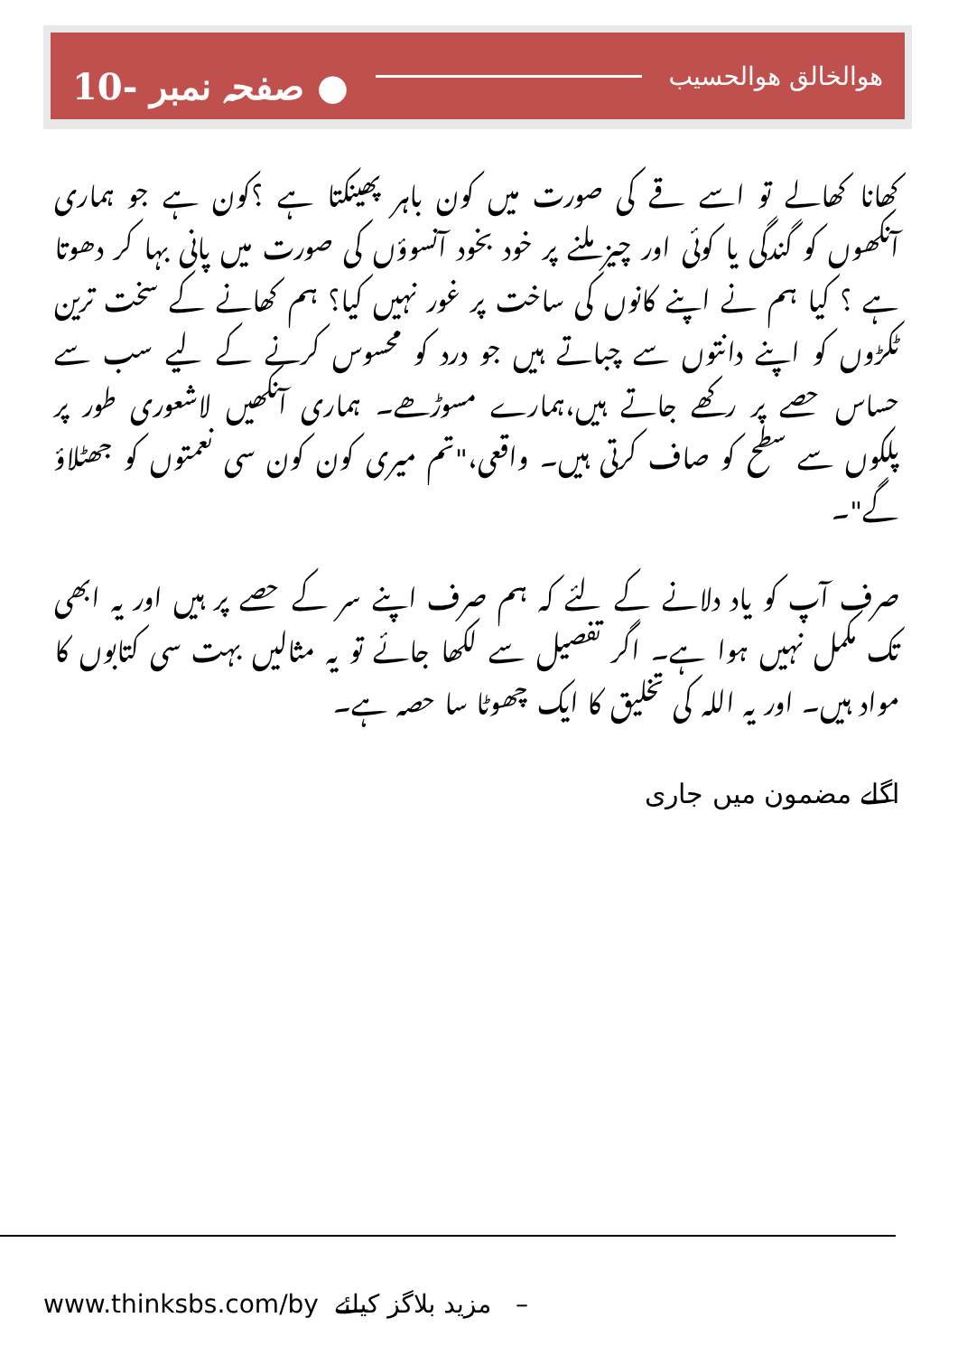10- صفحہ نمبر ● ھوالخالق ھوالحسیب
کھانا کھالے تو اسے قے کی صورت میں کون باہر پھینکتا ہے ؟کون ہے جو ہماری آنکھوں کو گندگی یا کوئی اور چیز ملنے پر خود بخود آنسوؤں کی صورت میں پانی بہا کر دھوتا ہے ؟ کیا ہم نے اپنے کانوں کی ساخت پر غور نہیں کیا؟ ہم کھانے کے سخت ترین ٹکڑوں کو اپنے دانتوں سے چباتے ہیں جو درد کو محسوس کرنے کے لیے سب سے حساس حصے پر رکھے جاتے ہیں،ہمارے مسوڑھے۔ ہماری آنکھیں لاشعوری طور پر پلکوں سے سطح کو صاف کرتی ہیں۔ واقعی،"تم میری کون کون سی نعمتوں کو جھٹلاؤ گے"۔
صرف آپ کو یاد دلانے کے لئے کہ ہم صرف اپنے سر کے حصے پر ہیں اور یہ ابھی تک مکمل نہیں ہوا ہے۔ اگر تفصیل سے لکھا جائے تو یہ مثالیں بہت سی کتابوں کا مواد ہیں۔ اور یہ اللہ کی تخلیق کا ایک چھوٹا سا حصہ ہے۔
اگلے مضمون میں جاری
www.thinksbs.com/by مزید بلاگز کیلئے –